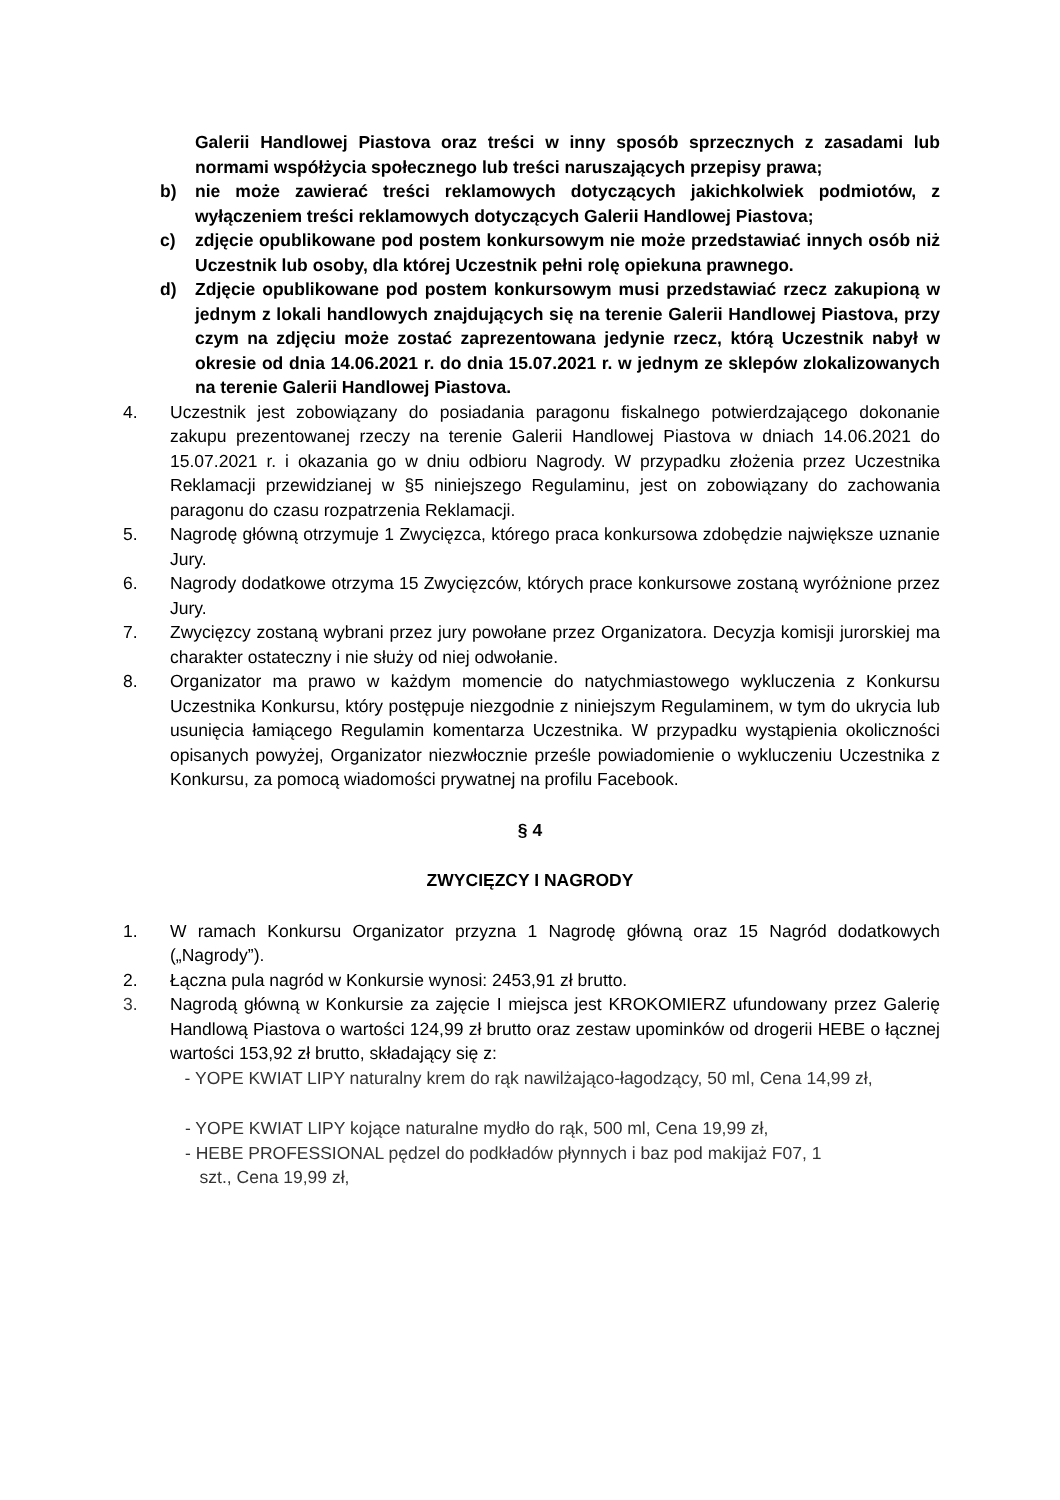Galerii Handlowej Piastova oraz treści w inny sposób sprzecznych z zasadami lub normami współżycia społecznego lub treści naruszających przepisy prawa;
b) nie może zawierać treści reklamowych dotyczących jakichkolwiek podmiotów, z wyłączeniem treści reklamowych dotyczących Galerii Handlowej Piastova;
c) zdjęcie opublikowane pod postem konkursowym nie może przedstawiać innych osób niż Uczestnik lub osoby, dla której Uczestnik pełni rolę opiekuna prawnego.
d) Zdjęcie opublikowane pod postem konkursowym musi przedstawiać rzecz zakupioną w jednym z lokali handlowych znajdujących się na terenie Galerii Handlowej Piastova, przy czym na zdjęciu może zostać zaprezentowana jedynie rzecz, którą Uczestnik nabył w okresie od dnia 14.06.2021 r. do dnia 15.07.2021 r. w jednym ze sklepów zlokalizowanych na terenie Galerii Handlowej Piastova.
4. Uczestnik jest zobowiązany do posiadania paragonu fiskalnego potwierdzającego dokonanie zakupu prezentowanej rzeczy na terenie Galerii Handlowej Piastova w dniach 14.06.2021 do 15.07.2021 r. i okazania go w dniu odbioru Nagrody. W przypadku złożenia przez Uczestnika Reklamacji przewidzianej w §5 niniejszego Regulaminu, jest on zobowiązany do zachowania paragonu do czasu rozpatrzenia Reklamacji.
5. Nagrodę główną otrzymuje 1 Zwycięzca, którego praca konkursowa zdobędzie największe uznanie Jury.
6. Nagrody dodatkowe otrzyma 15 Zwycięzców, których prace konkursowe zostaną wyróżnione przez Jury.
7. Zwycięzcy zostaną wybrani przez jury powołane przez Organizatora. Decyzja komisji jurorskiej ma charakter ostateczny i nie służy od niej odwołanie.
8. Organizator ma prawo w każdym momencie do natychmiastowego wykluczenia z Konkursu Uczestnika Konkursu, który postępuje niezgodnie z niniejszym Regulaminem, w tym do ukrycia lub usunięcia łamiącego Regulamin komentarza Uczestnika. W przypadku wystąpienia okoliczności opisanych powyżej, Organizator niezwłocznie prześle powiadomienie o wykluczeniu Uczestnika z Konkursu, za pomocą wiadomości prywatnej na profilu Facebook.
§ 4
ZWYCIĘZCY I NAGRODY
1. W ramach Konkursu Organizator przyzna 1 Nagrodę główną oraz 15 Nagród dodatkowych („Nagrody”).
2. Łączna pula nagród w Konkursie wynosi: 2453,91 zł brutto.
3. Nagrodą główną w Konkursie za zajęcie I miejsca jest KROKOMIERZ ufundowany przez Galerię Handlową Piastova o wartości 124,99 zł brutto oraz zestaw upominków od drogerii HEBE o łącznej wartości 153,92 zł brutto, składający się z:
- YOPE KWIAT LIPY naturalny krem do rąk nawilżająco-łagodzący, 50 ml, Cena 14,99 zł,
- YOPE KWIAT LIPY kojące naturalne mydło do rąk, 500 ml, Cena 19,99 zł,
- HEBE PROFESSIONAL pędzel do podkładów płynnych i baz pod makijaż F07, 1
szt., Cena 19,99 zł,